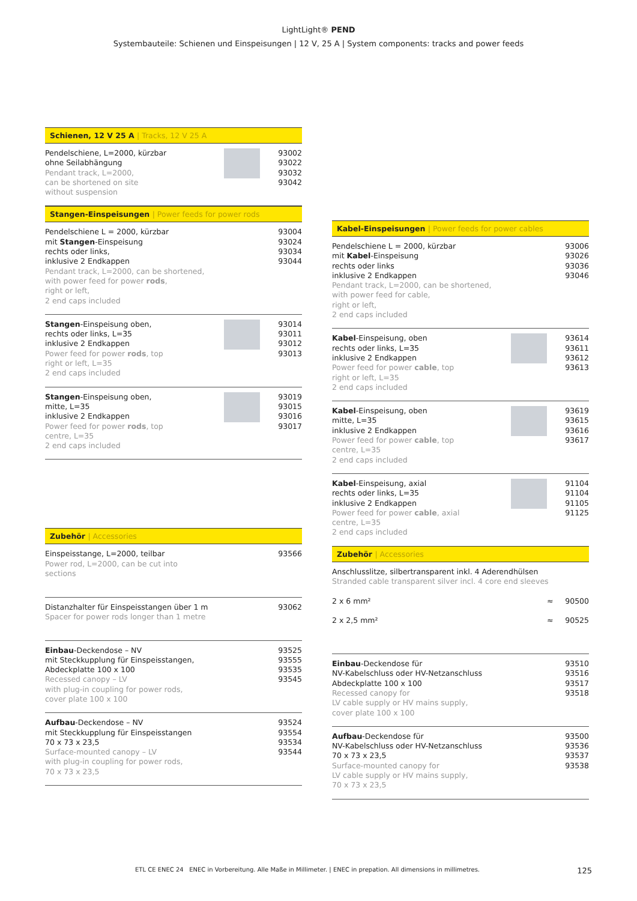LightLight® PEND
Systembauteile: Schienen und Einspeisungen | 12 V, 25 A | System components: tracks and power feeds
Schienen, 12 V 25 A | Tracks, 12 V 25 A
Pendelschiene, L=2000, kürzbar
ohne Seilabhängung
Pendant track, L=2000,
can be shortened on site
without suspension
93002
93022
93032
93042
Stangen-Einspeisungen | Power feeds for power rods
Pendelschiene L = 2000, kürzbar
mit Stangen-Einspeisung
rechts oder links,
inklusive 2 Endkappen
Pendant track, L=2000, can be shortened,
with power feed for power rods,
right or left,
2 end caps included
93004
93024
93034
93044
Stangen-Einspeisung oben,
rechts oder links, L=35
inklusive 2 Endkappen
Power feed for power rods, top
right or left, L=35
2 end caps included
93014
93011
93012
93013
Stangen-Einspeisung oben,
mitte, L=35
inklusive 2 Endkappen
Power feed for power rods, top
centre, L=35
2 end caps included
93019
93015
93016
93017
Zubehör | Accessories
Einspeisstange, L=2000, teilbar
Power rod, L=2000, can be cut into
sections
93566
Distanzhalter für Einspeisstangen über 1 m
Spacer for power rods longer than 1 metre
93062
Einbau-Deckendose – NV
mit Steckkupplung für Einspeisstangen,
Abdeckplatte 100 x 100
Recessed canopy – LV
with plug-in coupling for power rods,
cover plate 100 x 100
93525
93555
93535
93545
Aufbau-Deckendose – NV
mit Steckkupplung für Einspeisstangen
70 x 73 x 23,5
Surface-mounted canopy – LV
with plug-in coupling for power rods,
70 x 73 x 23,5
93524
93554
93534
93544
Kabel-Einspeisungen | Power feeds for power cables
Pendelschiene L = 2000, kürzbar
mit Kabel-Einspeisung
rechts oder links
inklusive 2 Endkappen
Pendant track, L=2000, can be shortened,
with power feed for cable,
right or left,
2 end caps included
93006
93026
93036
93046
Kabel-Einspeisung, oben
rechts oder links, L=35
inklusive 2 Endkappen
Power feed for power cable, top
right or left, L=35
2 end caps included
93614
93611
93612
93613
Kabel-Einspeisung, oben
mitte, L=35
inklusive 2 Endkappen
Power feed for power cable, top
centre, L=35
2 end caps included
93619
93615
93616
93617
Kabel-Einspeisung, axial
rechts oder links, L=35
inklusive 2 Endkappen
Power feed for power cable, axial
centre, L=35
2 end caps included
91104
91104
91105
91125
Zubehör | Accessories
Anschlusslitze, silbertransparent inkl. 4 Aderendhülsen
Stranded cable transparent silver incl. 4 core end sleeves
2 x 6 mm² ≈ 90500
2 x 2,5 mm² ≈ 90525
Einbau-Deckendose für
NV-Kabelschluss oder HV-Netzanschluss
Abdeckplatte 100 x 100
Recessed canopy for
LV cable supply or HV mains supply,
cover plate 100 x 100
93510
93516
93517
93518
Aufbau-Deckendose für
NV-Kabelschluss oder HV-Netzanschluss
70 x 73 x 23,5
Surface-mounted canopy for
LV cable supply or HV mains supply,
70 x 73 x 23,5
93500
93536
93537
93538
ETL CE ENEC 24 ENEC in Vorbereitung. Alle Maße in Millimeter. | ENEC in prepation. All dimensions in millimetres. 125